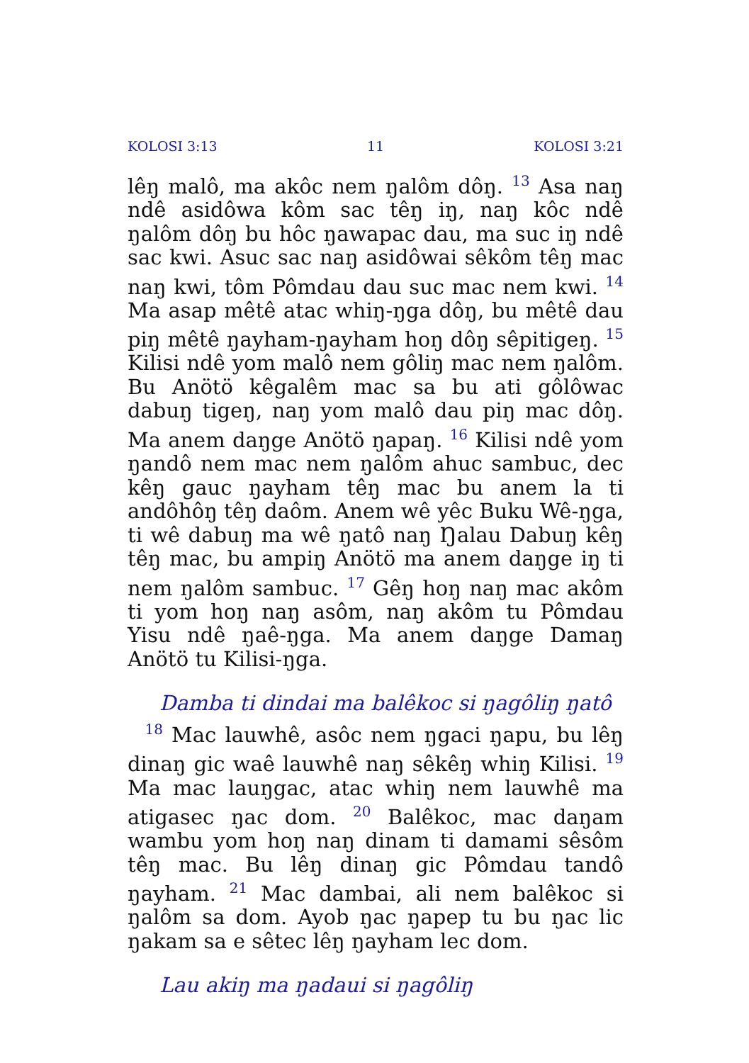KOLOSI 3:13 11 KOLOSI 3:21
lêŋ malô, ma akôc nem ŋalôm dôŋ. <sup>13</sup> Asa naŋ ndê asidôwa kôm sac têŋ iŋ, naŋ kôc ndê ŋalôm dôŋ bu hôc ŋawapac dau, ma suc iŋ ndê sac kwi. Asuc sac naŋ asidôwai sêkôm têŋ mac naŋ kwi, tôm Pômdau dau suc mac nem kwi. <sup>14</sup> Ma asap mêtê atac whiŋ-ŋga dôŋ, bu mêtê dau piŋ mêtê ŋayham-ŋayham hoŋ dôŋ sêpitigeŋ. <sup>15</sup> Kilisi ndê yom malô nem gôliŋ mac nem ŋalôm. Bu Anötö kêgalêm mac sa bu ati gôlôwac dabuŋ tigeŋ, naŋ yom malô dau piŋ mac dôŋ. Ma anem daŋge Anötö ŋapaŋ. <sup>16</sup> Kilisi ndê yom ŋandô nem mac nem ŋalôm ahuc sambuc, dec kêŋ gauc ŋayham têŋ mac bu anem la ti andôhôŋ têŋ daôm. Anem wê yêc Buku Wê-ŋga, ti wê dabuŋ ma wê ŋatô naŋ Ŋalau Dabuŋ kêŋ têŋ mac, bu ampiŋ Anötö ma anem daŋge iŋ ti nem ŋalôm sambuc. <sup>17</sup> Gêŋ hoŋ naŋ mac akôm ti yom hoŋ naŋ asôm, naŋ akôm tu Pômdau Yisu ndê ŋaê-ŋga. Ma anem daŋge Damaŋ Anötö tu Kilisi-ŋga.
Damba ti dindai ma balêkoc si ŋagôliŋ ŋatô
<sup>18</sup> Mac lauwhê, asôc nem ŋgaci ŋapu, bu lêŋ dinaŋ gic waê lauwhê naŋ sêkêŋ whiŋ Kilisi. <sup>19</sup> Ma mac lauŋgac, atac whiŋ nem lauwhê ma atigasec ŋac dom. <sup>20</sup> Balêkoc, mac daŋam wambu yom hoŋ naŋ dinam ti damami sêsôm têŋ mac. Bu lêŋ dinaŋ gic Pômdau tandô ŋayham. <sup>21</sup> Mac dambai, ali nem balêkoc si ŋalôm sa dom. Ayob ŋac ŋapep tu bu ŋac lic ŋakam sa e sêtec lêŋ ŋayham lec dom.
Lau akiŋ ma ŋadaui si ŋagôliŋ